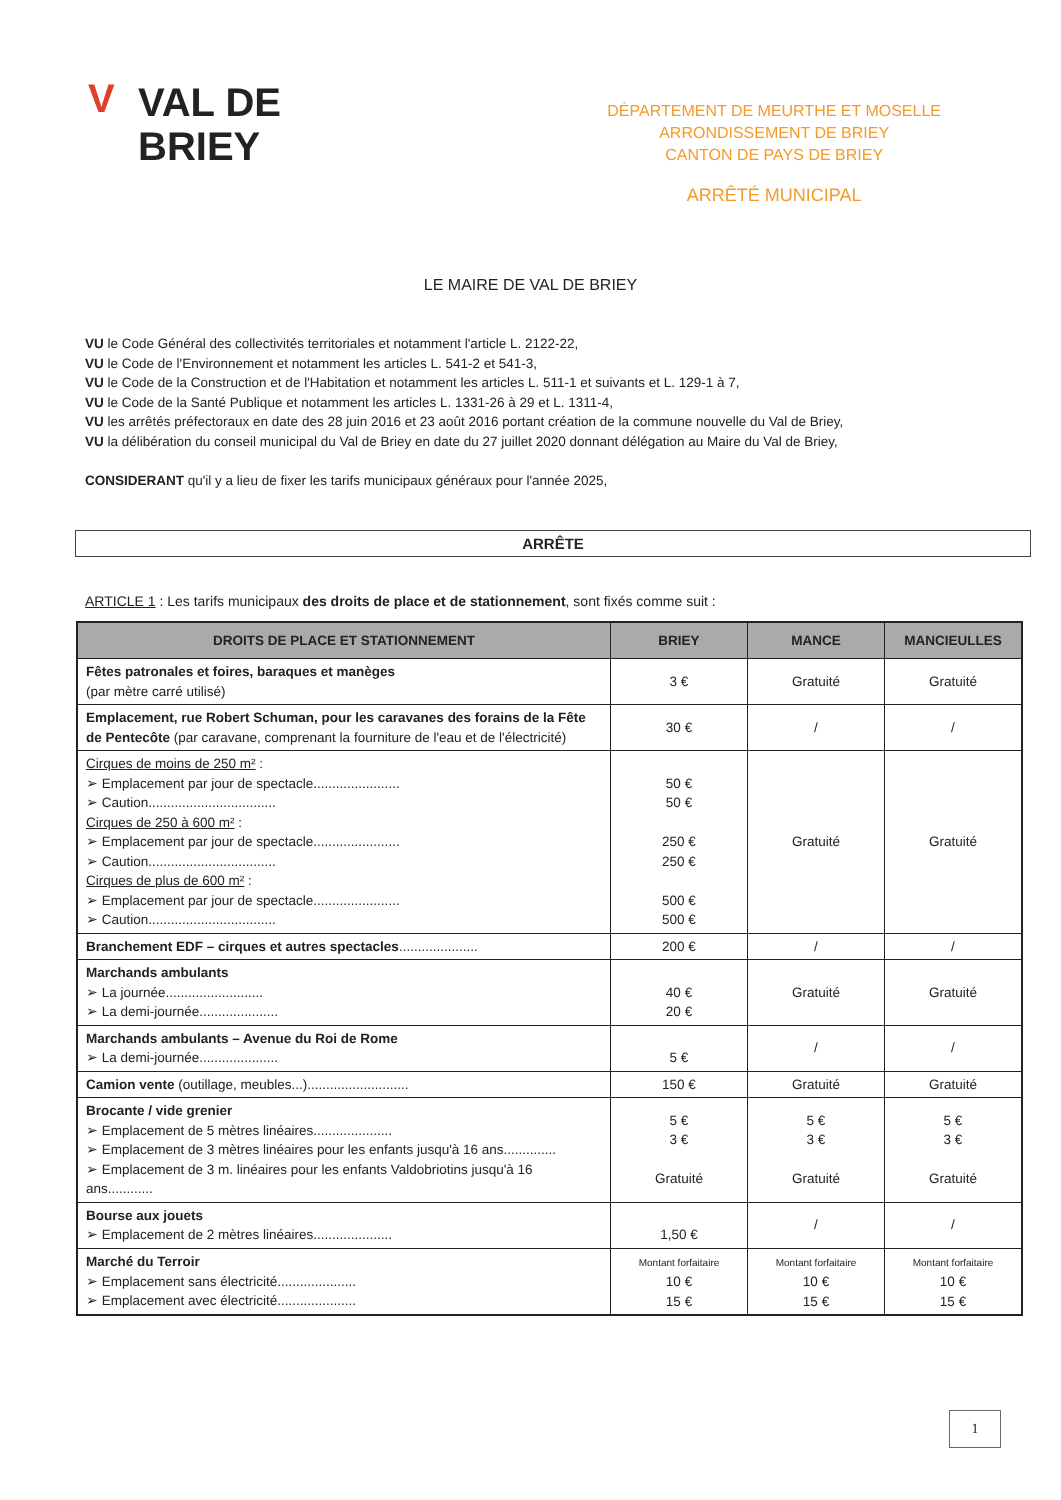V VAL DE
BRIEY
DÉPARTEMENT DE MEURTHE ET MOSELLE
ARRONDISSEMENT DE BRIEY
CANTON DE PAYS DE BRIEY
ARRÊTÉ MUNICIPAL
LE MAIRE DE VAL DE BRIEY
VU le Code Général des collectivités territoriales et notamment l'article L. 2122-22,
VU le Code de l'Environnement et notamment les articles L. 541-2 et 541-3,
VU le Code de la Construction et de l'Habitation et notamment les articles L. 511-1 et suivants et L. 129-1 à 7,
VU le Code de la Santé Publique et notamment les articles L. 1331-26 à 29 et L. 1311-4,
VU les arrêtés préfectoraux en date des 28 juin 2016 et 23 août 2016 portant création de la commune nouvelle du Val de Briey,
VU la délibération du conseil municipal du Val de Briey en date du 27 juillet 2020 donnant délégation au Maire du Val de Briey,
CONSIDERANT qu'il y a lieu de fixer les tarifs municipaux généraux pour l'année 2025,
ARRÊTE
ARTICLE 1 : Les tarifs municipaux des droits de place et de stationnement, sont fixés comme suit :
| DROITS DE PLACE ET STATIONNEMENT | BRIEY | MANCE | MANCIEULLES |
| --- | --- | --- | --- |
| Fêtes patronales et foires, baraques et manèges (par mètre carré utilisé) | 3 € | Gratuité | Gratuité |
| Emplacement, rue Robert Schuman, pour les caravanes des forains de la Fête de Pentecôte (par caravane, comprenant la fourniture de l'eau et de l'électricité) | 30 € | / | / |
| Cirques de moins de 250 m² : ➢ Emplacement par jour de spectacle....................... ➢ Caution.................................. Cirques de 250 à 600 m² : ➢ Emplacement par jour de spectacle....................... ➢ Caution.................................. Cirques de plus de 600 m² : ➢ Emplacement par jour de spectacle....................... ➢ Caution.................................. | 50 € 50 € 250 € 250 € 500 € 500 € | Gratuité | Gratuité |
| Branchement EDF – cirques et autres spectacles ..................... | 200 € | / | / |
| Marchands ambulants ➢ La journée.......................... ➢ La demi-journée..................... | 40 € 20 € | Gratuité | Gratuité |
| Marchands ambulants – Avenue du Roi de Rome ➢ La demi-journée..................... | 5 € | / | / |
| Camion vente (outillage, meubles...)........................... | 150 € | Gratuité | Gratuité |
| Brocante / vide grenier ➢ Emplacement de 5 mètres linéaires..................... ➢ Emplacement de 3 mètres linéaires pour les enfants jusqu'à 16 ans.............. ➢ Emplacement de 3 m. linéaires pour les enfants Valdobriotins jusqu'à 16 ans............ | 5 € 3 € Gratuité | 5 € 3 € Gratuité | 5 € 3 € Gratuité |
| Bourse aux jouets ➢ Emplacement de 2 mètres linéaires..................... | 1,50 € | / | / |
| Marché du Terroir ➢ Emplacement sans électricité..................... ➢ Emplacement avec électricité..................... | Montant forfaitaire 10 € 15 € | Montant forfaitaire 10 € 15 € | Montant forfaitaire 10 € 15 € |
1